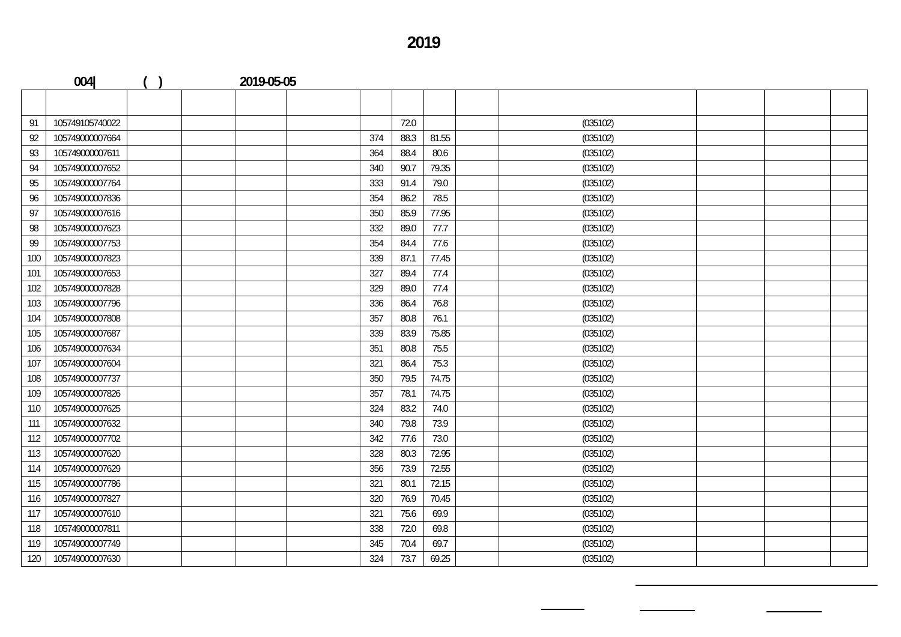2019
004| ( ) 2019-05-05
| 91 | 105749105740022 | | | | | | 72.0 | | | (035102) | | | |
| 92 | 105749000007664 | | | | | 374 | 88.3 | 81.55 | | (035102) | | | |
| 93 | 105749000007611 | | | | | 364 | 88.4 | 80.6 | | (035102) | | | |
| 94 | 105749000007652 | | | | | 340 | 90.7 | 79.35 | | (035102) | | | |
| 95 | 105749000007764 | | | | | 333 | 91.4 | 79.0 | | (035102) | | | |
| 96 | 105749000007836 | | | | | 354 | 86.2 | 78.5 | | (035102) | | | |
| 97 | 105749000007616 | | | | | 350 | 85.9 | 77.95 | | (035102) | | | |
| 98 | 105749000007623 | | | | | 332 | 89.0 | 77.7 | | (035102) | | | |
| 99 | 105749000007753 | | | | | 354 | 84.4 | 77.6 | | (035102) | | | |
| 100 | 105749000007823 | | | | | 339 | 87.1 | 77.45 | | (035102) | | | |
| 101 | 105749000007653 | | | | | 327 | 89.4 | 77.4 | | (035102) | | | |
| 102 | 105749000007828 | | | | | 329 | 89.0 | 77.4 | | (035102) | | | |
| 103 | 105749000007796 | | | | | 336 | 86.4 | 76.8 | | (035102) | | | |
| 104 | 105749000007808 | | | | | 357 | 80.8 | 76.1 | | (035102) | | | |
| 105 | 105749000007687 | | | | | 339 | 83.9 | 75.85 | | (035102) | | | |
| 106 | 105749000007634 | | | | | 351 | 80.8 | 75.5 | | (035102) | | | |
| 107 | 105749000007604 | | | | | 321 | 86.4 | 75.3 | | (035102) | | | |
| 108 | 105749000007737 | | | | | 350 | 79.5 | 74.75 | | (035102) | | | |
| 109 | 105749000007826 | | | | | 357 | 78.1 | 74.75 | | (035102) | | | |
| 110 | 105749000007625 | | | | | 324 | 83.2 | 74.0 | | (035102) | | | |
| 111 | 105749000007632 | | | | | 340 | 79.8 | 73.9 | | (035102) | | | |
| 112 | 105749000007702 | | | | | 342 | 77.6 | 73.0 | | (035102) | | | |
| 113 | 105749000007620 | | | | | 328 | 80.3 | 72.95 | | (035102) | | | |
| 114 | 105749000007629 | | | | | 356 | 73.9 | 72.55 | | (035102) | | | |
| 115 | 105749000007786 | | | | | 321 | 80.1 | 72.15 | | (035102) | | | |
| 116 | 105749000007827 | | | | | 320 | 76.9 | 70.45 | | (035102) | | | |
| 117 | 105749000007610 | | | | | 321 | 75.6 | 69.9 | | (035102) | | | |
| 118 | 105749000007811 | | | | | 338 | 72.0 | 69.8 | | (035102) | | | |
| 119 | 105749000007749 | | | | | 345 | 70.4 | 69.7 | | (035102) | | | |
| 120 | 105749000007630 | | | | | 324 | 73.7 | 69.25 | | (035102) | | | |